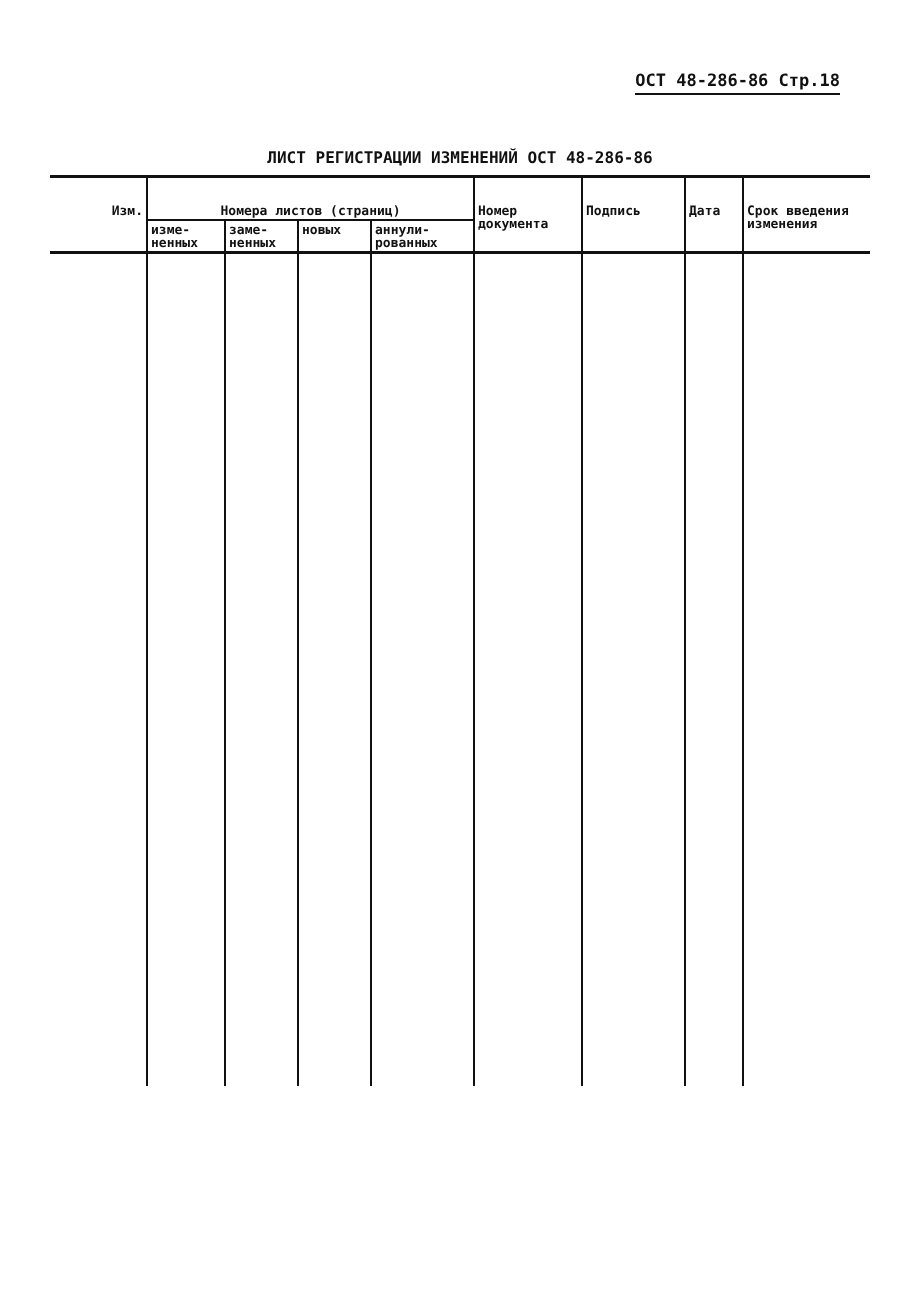ОСТ 48-286-86 Стр.18
ЛИСТ РЕГИСТРАЦИИ ИЗМЕНЕНИЙ ОСТ 48-286-86
| Изм. | Номера листов (страниц) | | | | Номер документа | Подпись | Дата | Срок введения изменения |
| --- | --- | --- | --- | --- | --- | --- | --- | --- |
| | изме- ненных | заме- ненных | новых | аннули- рованных | | | | |